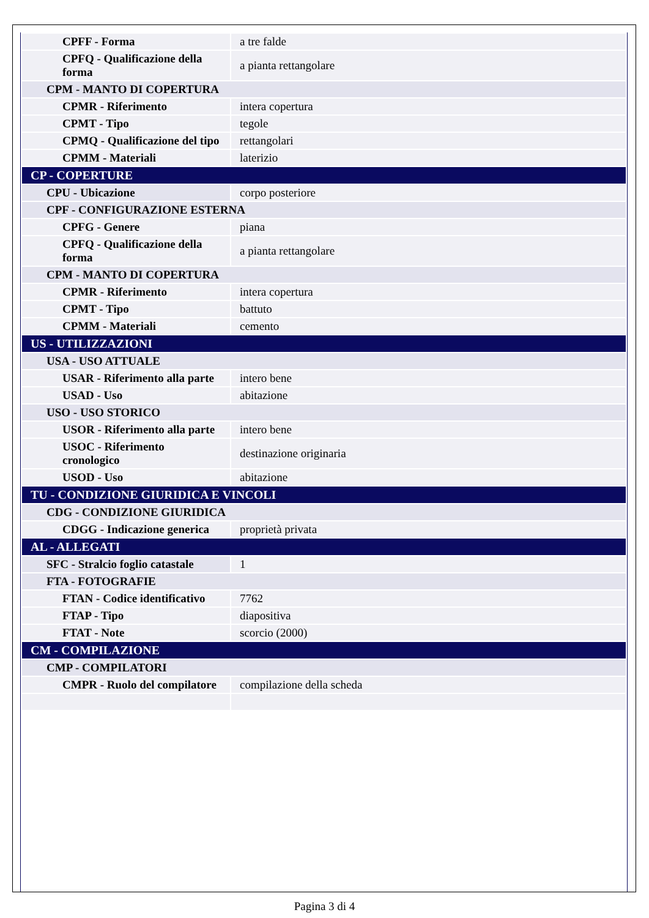| CPFF - Forma | a tre falde |
| CPFQ - Qualificazione della forma | a pianta rettangolare |
| CPM - MANTO DI COPERTURA | |
| CPMR - Riferimento | intera copertura |
| CPMT - Tipo | tegole |
| CPMQ - Qualificazione del tipo | rettangolari |
| CPMM - Materiali | laterizio |
| CP - COPERTURE | |
| CPU - Ubicazione | corpo posteriore |
| CPF - CONFIGURAZIONE ESTERNA | |
| CPFG - Genere | piana |
| CPFQ - Qualificazione della forma | a pianta rettangolare |
| CPM - MANTO DI COPERTURA | |
| CPMR - Riferimento | intera copertura |
| CPMT - Tipo | battuto |
| CPMM - Materiali | cemento |
| US - UTILIZZAZIONI | |
| USA - USO ATTUALE | |
| USAR - Riferimento alla parte | intero bene |
| USAD - Uso | abitazione |
| USO - USO STORICO | |
| USOR - Riferimento alla parte | intero bene |
| USOC - Riferimento cronologico | destinazione originaria |
| USOD - Uso | abitazione |
| TU - CONDIZIONE GIURIDICA E VINCOLI | |
| CDG - CONDIZIONE GIURIDICA | |
| CDGG - Indicazione generica | proprietà privata |
| AL - ALLEGATI | |
| SFC - Stralcio foglio catastale | 1 |
| FTA - FOTOGRAFIE | |
| FTAN - Codice identificativo | 7762 |
| FTAP - Tipo | diapositiva |
| FTAT - Note | scorcio (2000) |
| CM - COMPILAZIONE | |
| CMP - COMPILATORI | |
| CMPR - Ruolo del compilatore | compilazione della scheda |
Pagina 3 di 4